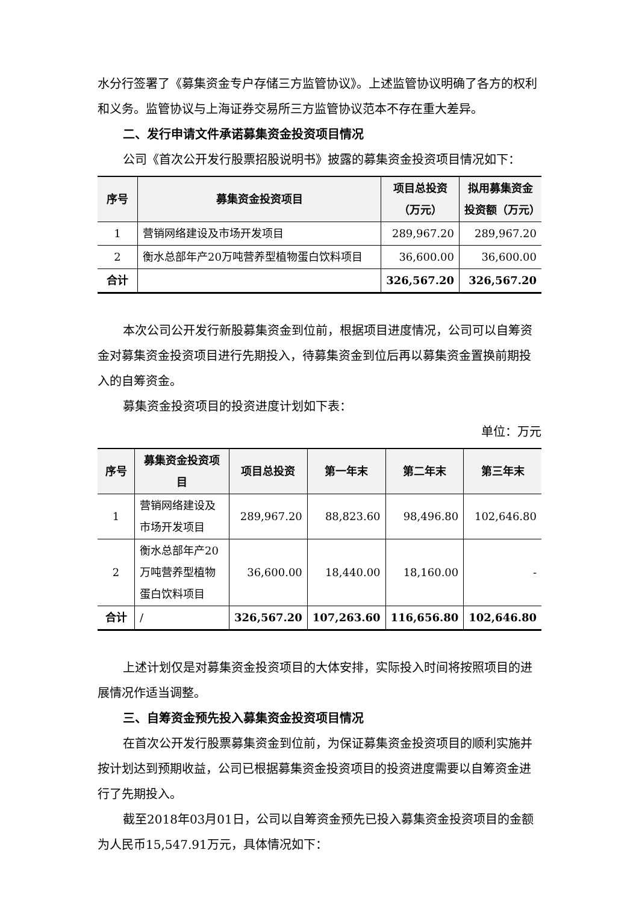水分行签署了《募集资金专户存储三方监管协议》。上述监管协议明确了各方的权利和义务。监管协议与上海证券交易所三方监管协议范本不存在重大差异。
二、发行申请文件承诺募集资金投资项目情况
公司《首次公开发行股票招股说明书》披露的募集资金投资项目情况如下：
| 序号 | 募集资金投资项目 | 项目总投资（万元） | 拟用募集资金投资额（万元） |
| --- | --- | --- | --- |
| 1 | 营销网络建设及市场开发项目 | 289,967.20 | 289,967.20 |
| 2 | 衡水总部年产20万吨营养型植物蛋白饮料项目 | 36,600.00 | 36,600.00 |
| 合计 | | 326,567.20 | 326,567.20 |
本次公司公开发行新股募集资金到位前，根据项目进度情况，公司可以自筹资金对募集资金投资项目进行先期投入，待募集资金到位后再以募集资金置换前期投入的自筹资金。
募集资金投资项目的投资进度计划如下表：
单位：万元
| 序号 | 募集资金投资项目 | 项目总投资 | 第一年末 | 第二年末 | 第三年末 |
| --- | --- | --- | --- | --- | --- |
| 1 | 营销网络建设及市场开发项目 | 289,967.20 | 88,823.60 | 98,496.80 | 102,646.80 |
| 2 | 衡水总部年产20万吨营养型植物蛋白饮料项目 | 36,600.00 | 18,440.00 | 18,160.00 | - |
| 合计 | / | 326,567.20 | 107,263.60 | 116,656.80 | 102,646.80 |
上述计划仅是对募集资金投资项目的大体安排，实际投入时间将按照项目的进展情况作适当调整。
三、自筹资金预先投入募集资金投资项目情况
在首次公开发行股票募集资金到位前，为保证募集资金投资项目的顺利实施并按计划达到预期收益，公司已根据募集资金投资项目的投资进度需要以自筹资金进行了先期投入。
截至2018年03月01日，公司以自筹资金预先已投入募集资金投资项目的金额为人民币15,547.91万元，具体情况如下：